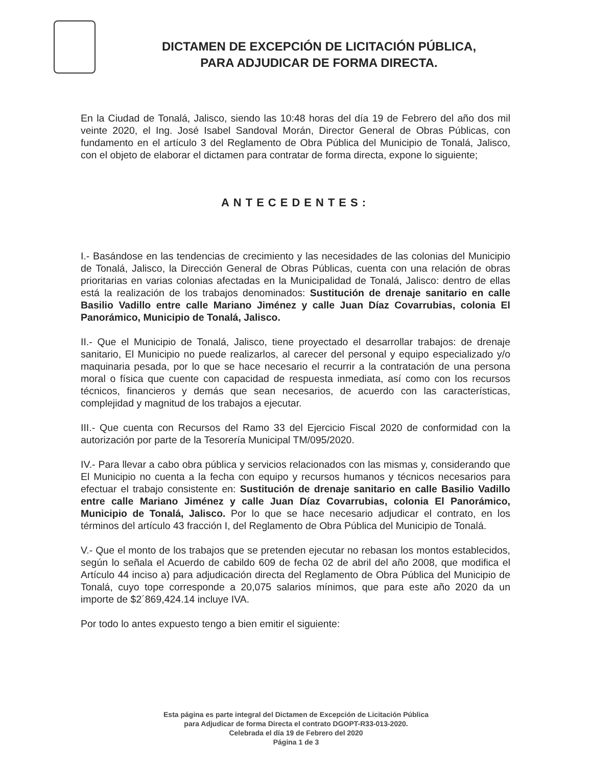DICTAMEN DE EXCEPCIÓN DE LICITACIÓN PÚBLICA,
PARA ADJUDICAR DE FORMA DIRECTA.
En la Ciudad de Tonalá, Jalisco, siendo las 10:48 horas del día 19 de Febrero del año dos mil veinte 2020, el Ing. José Isabel Sandoval Morán, Director General de Obras Públicas, con fundamento en el artículo 3 del Reglamento de Obra Pública del Municipio de Tonalá, Jalisco, con el objeto de elaborar el dictamen para contratar de forma directa, expone lo siguiente;
ANTECEDENTES:
I.- Basándose en las tendencias de crecimiento y las necesidades de las colonias del Municipio de Tonalá, Jalisco, la Dirección General de Obras Públicas, cuenta con una relación de obras prioritarias en varias colonias afectadas en la Municipalidad de Tonalá, Jalisco: dentro de ellas está la realización de los trabajos denominados: Sustitución de drenaje sanitario en calle Basilio Vadillo entre calle Mariano Jiménez y calle Juan Díaz Covarrubias, colonia El Panorámico, Municipio de Tonalá, Jalisco.
II.- Que el Municipio de Tonalá, Jalisco, tiene proyectado el desarrollar trabajos: de drenaje sanitario, El Municipio no puede realizarlos, al carecer del personal y equipo especializado y/o maquinaria pesada, por lo que se hace necesario el recurrir a la contratación de una persona moral o física que cuente con capacidad de respuesta inmediata, así como con los recursos técnicos, financieros y demás que sean necesarios, de acuerdo con las características, complejidad y magnitud de los trabajos a ejecutar.
III.- Que cuenta con Recursos del Ramo 33 del Ejercicio Fiscal 2020 de conformidad con la autorización por parte de la Tesorería Municipal TM/095/2020.
IV.- Para llevar a cabo obra pública y servicios relacionados con las mismas y, considerando que El Municipio no cuenta a la fecha con equipo y recursos humanos y técnicos necesarios para efectuar el trabajo consistente en: Sustitución de drenaje sanitario en calle Basilio Vadillo entre calle Mariano Jiménez y calle Juan Díaz Covarrubias, colonia El Panorámico, Municipio de Tonalá, Jalisco. Por lo que se hace necesario adjudicar el contrato, en los términos del artículo 43 fracción I, del Reglamento de Obra Pública del Municipio de Tonalá.
V.- Que el monto de los trabajos que se pretenden ejecutar no rebasan los montos establecidos, según lo señala el Acuerdo de cabildo 609 de fecha 02 de abril del año 2008, que modifica el Artículo 44 inciso a) para adjudicación directa del Reglamento de Obra Pública del Municipio de Tonalá, cuyo tope corresponde a 20,075 salarios mínimos, que para este año 2020 da un importe de $2´869,424.14 incluye IVA.
Por todo lo antes expuesto tengo a bien emitir el siguiente:
Esta página es parte integral del Dictamen de Excepción de Licitación Pública
para Adjudicar de forma Directa el contrato DGOPT-R33-013-2020.
Celebrada el día 19 de Febrero del 2020
Página 1 de 3